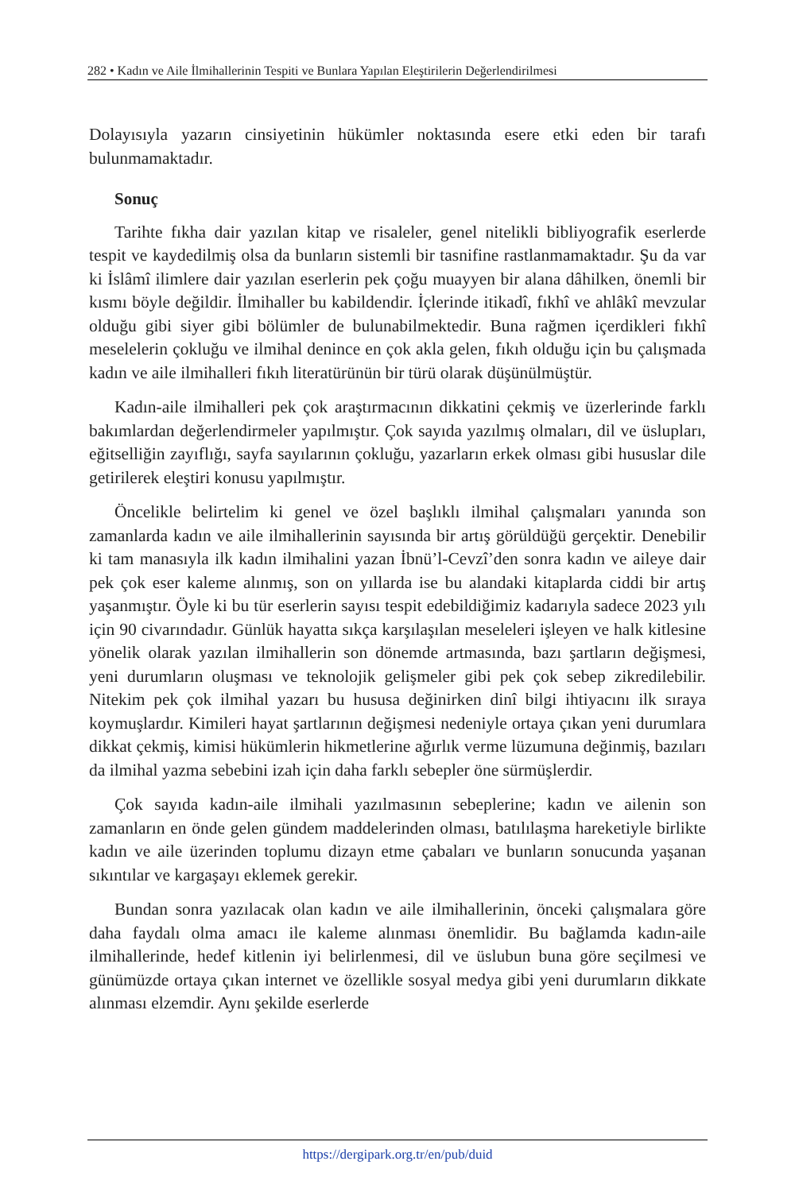282 • Kadın ve Aile İlmihallerinin Tespiti ve Bunlara Yapılan Eleştirilerin Değerlendirilmesi
Dolayısıyla yazarın cinsiyetinin hükümler noktasında esere etki eden bir tarafı bulunmamaktadır.
Sonuç
Tarihte fıkha dair yazılan kitap ve risaleler, genel nitelikli bibliyografik eserlerde tespit ve kaydedilmiş olsa da bunların sistemli bir tasnifine rastlanmamaktadır. Şu da var ki İslâmî ilimlere dair yazılan eserlerin pek çoğu muayyen bir alana dâhilken, önemli bir kısmı böyle değildir. İlmihaller bu kabildendir. İçlerinde itikadî, fıkhî ve ahlâkî mevzular olduğu gibi siyer gibi bölümler de bulunabilmektedir. Buna rağmen içerdikleri fıkhî meselelerin çokluğu ve ilmihal denince en çok akla gelen, fıkıh olduğu için bu çalışmada kadın ve aile ilmihalleri fıkıh literatürünün bir türü olarak düşünülmüştür.
Kadın-aile ilmihalleri pek çok araştırmacının dikkatini çekmiş ve üzerlerinde farklı bakımlardan değerlendirmeler yapılmıştır. Çok sayıda yazılmış olmaları, dil ve üslupları, eğitselliğin zayıflığı, sayfa sayılarının çokluğu, yazarların erkek olması gibi hususlar dile getirilerek eleştiri konusu yapılmıştır.
Öncelikle belirtelim ki genel ve özel başlıklı ilmihal çalışmaları yanında son zamanlarda kadın ve aile ilmihallerinin sayısında bir artış görüldüğü gerçektir. Denebilir ki tam manasıyla ilk kadın ilmihalini yazan İbnü’l-Cevzî’den sonra kadın ve aileye dair pek çok eser kaleme alınmış, son on yıllarda ise bu alandaki kitaplarda ciddi bir artış yaşanmıştır. Öyle ki bu tür eserlerin sayısı tespit edebildiğimiz kadarıyla sadece 2023 yılı için 90 civarındadır. Günlük hayatta sıkça karşılaşılan meseleleri işleyen ve halk kitlesine yönelik olarak yazılan ilmihallerin son dönemde artmasında, bazı şartların değişmesi, yeni durumların oluşması ve teknolojik gelişmeler gibi pek çok sebep zikredilebilir. Nitekim pek çok ilmihal yazarı bu hususa değinirken dinî bilgi ihtiyacını ilk sıraya koymuşlardır. Kimileri hayat şartlarının değişmesi nedeniyle ortaya çıkan yeni durumlara dikkat çekmiş, kimisi hükümlerin hikmetlerine ağırlık verme lüzumuna değinmiş, bazıları da ilmihal yazma sebebini izah için daha farklı sebepler öne sürmüşlerdir.
Çok sayıda kadın-aile ilmihali yazılmasının sebeplerine; kadın ve ailenin son zamanların en önde gelen gündem maddelerinden olması, batılılaşma hareketiyle birlikte kadın ve aile üzerinden toplumu dizayn etme çabaları ve bunların sonucunda yaşanan sıkıntılar ve kargaşayı eklemek gerekir.
Bundan sonra yazılacak olan kadın ve aile ilmihallerinin, önceki çalışmalara göre daha faydalı olma amacı ile kaleme alınması önemlidir. Bu bağlamda kadın-aile ilmihallerinde, hedef kitlenin iyi belirlenmesi, dil ve üslubun buna göre seçilmesi ve günümüzde ortaya çıkan internet ve özellikle sosyal medya gibi yeni durumların dikkate alınması elzemdir. Aynı şekilde eserlerde
https://dergipark.org.tr/en/pub/duid